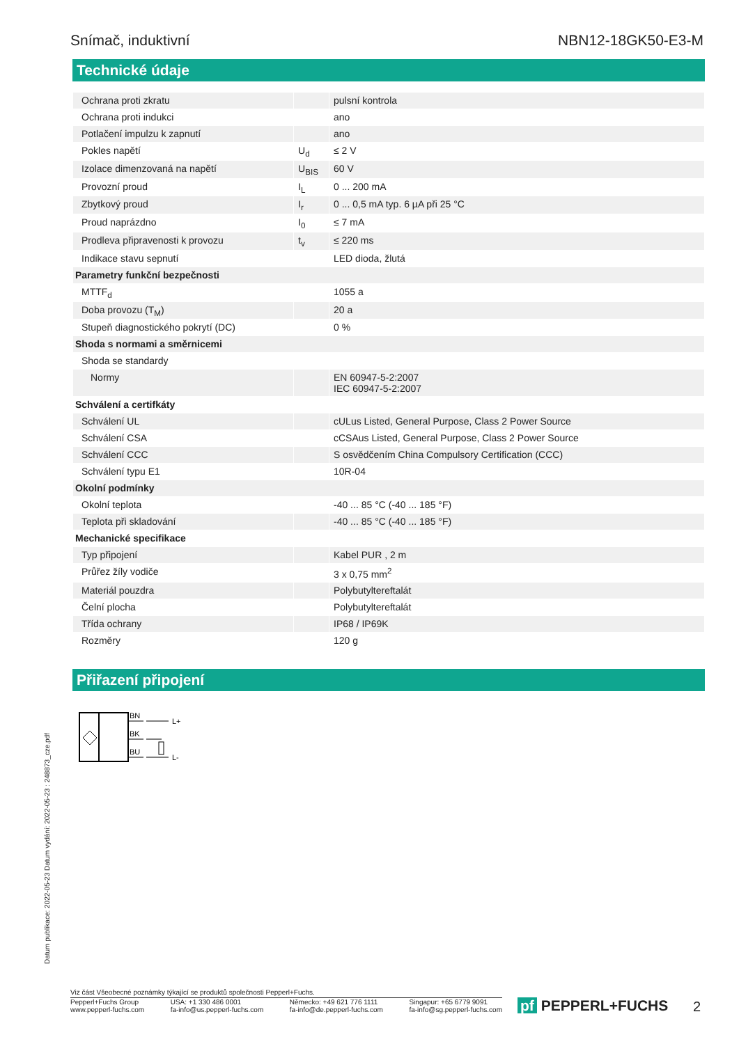Snímač, induktivní NBN12-18GK50-E3-M
Technické údaje
| Ochrana proti zkratu | | pulsní kontrola |
| Ochrana proti indukci | | ano |
| Potlačení impulzu k zapnutí | | ano |
| Pokles napětí | U<sub>d</sub> | ≤ 2 V |
| Izolace dimenzovaná na napětí | U<sub>BIS</sub> | 60 V |
| Provozní proud | I<sub>L</sub> | 0 ... 200 mA |
| Zbytkový proud | I<sub>r</sub> | 0 ... 0,5 mA typ. 6 µA při 25 °C |
| Proud naprázdno | I<sub>0</sub> | ≤ 7 mA |
| Prodleva připravenosti k provozu | t<sub>v</sub> | ≤ 220 ms |
| Indikace stavu sepnutí | | LED dioda, žlutá |
| Parametry funkční bezpečnosti | | |
| MTTF<sub>d</sub> | | 1055 a |
| Doba provozu (T<sub>M</sub>) | | 20 a |
| Stupeň diagnostického pokrytí (DC) | | 0 % |
| Shoda s normami a směrnicemi | | |
| Shoda se standardy | | |
| Normy | | EN 60947-5-2:2007 IEC 60947-5-2:2007 |
| Schválení a certifkáty | | |
| Schválení UL | | cULus Listed, General Purpose, Class 2 Power Source |
| Schválení CSA | | cCSAus Listed, General Purpose, Class 2 Power Source |
| Schválení CCC | | S osvědčením China Compulsory Certification (CCC) |
| Schválení typu E1 | | 10R-04 |
| Okolní podmínky | | |
| Okolní teplota | | -40 ... 85 °C (-40 ... 185 °F) |
| Teplota při skladování | | -40 ... 85 °C (-40 ... 185 °F) |
| Mechanické specifikace | | |
| Typ připojení | | Kabel PUR , 2 m |
| Průřez žíly vodiče | | 3 x 0,75 mm<sup>2</sup> |
| Materiál pouzdra | | Polybutyltereftalát |
| Čelní plocha | | Polybutyltereftalát |
| Třída ochrany | | IP68 / IP69K |
| Rozměry | | 120 g |
Přiřazení připojení
BN
BK
BU
L+
L-
Datum publikace: 2022-05-23 Datum vydání: 2022-05-23 : 248873_cze.pdf
Viz část Všeobecné poznámky týkající se produktů společnosti Pepperl+Fuchs.
Pepperl+Fuchs Group
www.pepperl-fuchs.com USA: +1 330 486 0001
fa-info@us.pepperl-fuchs.com Německo: +49 621 776 1111
fa-info@de.pepperl-fuchs.com Singapur: +65 6779 9091
fa-info@sg.pepperl-fuchs.com
pf PEPPERL+FUCHS 2